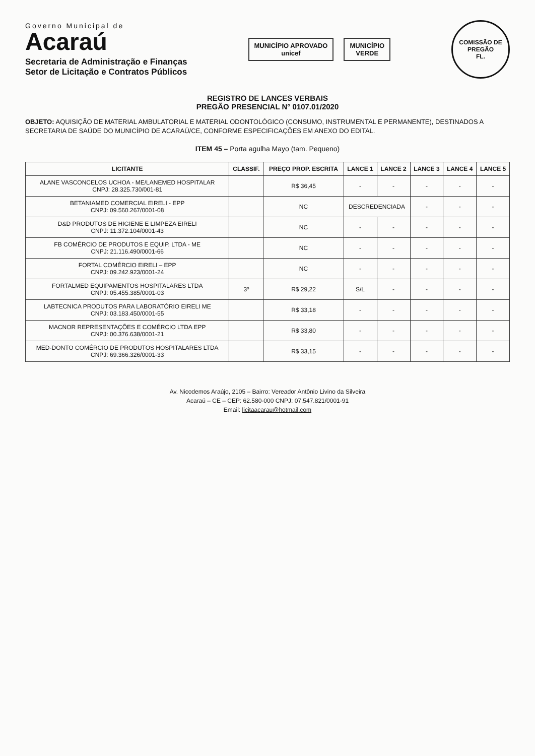Governo Municipal de
Acaraú
Secretaria de Administração e Finanças
Setor de Licitação e Contratos Públicos
MUNICÍPIO APROVADO
unicef
MUNICÍPIO
VERDE
COMISSÃO DE PREGÃO
FL.
REGISTRO DE LANCES VERBAIS
PREGÃO PRESENCIAL N° 0107.01/2020
OBJETO: AQUISIÇÃO DE MATERIAL AMBULATORIAL E MATERIAL ODONTOLÓGICO (CONSUMO, INSTRUMENTAL E PERMANENTE), DESTINADOS A SECRETARIA DE SAÚDE DO MUNICÍPIO DE ACARAÚ/CE, CONFORME ESPECIFICAÇÕES EM ANEXO DO EDITAL.
ITEM 45 – Porta agulha Mayo (tam. Pequeno)
| LICITANTE | CLASSIF. | PREÇO PROP. ESCRITA | LANCE 1 | LANCE 2 | LANCE 3 | LANCE 4 | LANCE 5 |
| --- | --- | --- | --- | --- | --- | --- | --- |
| ALANE VASCONCELOS UCHOA - ME/LANEMED HOSPITALAR CNPJ: 28.325.730/001-81 | | R$ 36,45 | - | - | - | - | - |
| BETANIAMED COMERCIAL EIRELI - EPP CNPJ: 09.560.267/0001-08 | | NC | DESCREDENCIADA | | - | - | - |
| D&D PRODUTOS DE HIGIENE E LIMPEZA EIRELI CNPJ: 11.372.104/0001-43 | | NC | - | - | - | - | - |
| FB COMÉRCIO DE PRODUTOS E EQUIP. LTDA - ME CNPJ: 21.116.490/0001-66 | | NC | - | - | - | - | - |
| FORTAL COMÉRCIO EIRELI – EPP CNPJ: 09.242.923/0001-24 | | NC | - | - | - | - | - |
| FORTALMED EQUIPAMENTOS HOSPITALARES LTDA CNPJ: 05.455.385/0001-03 | 3º | R$ 29,22 | S/L | - | - | - | - |
| LABTECNICA PRODUTOS PARA LABORATÓRIO EIRELI ME CNPJ: 03.183.450/0001-55 | | R$ 33,18 | - | - | - | - | - |
| MACNOR REPRESENTAÇÕES E COMÉRCIO LTDA EPP CNPJ: 00.376.638/0001-21 | | R$ 33,80 | - | - | - | - | - |
| MED-DONTO COMÉRCIO DE PRODUTOS HOSPITALARES LTDA CNPJ: 69.366.326/0001-33 | | R$ 33,15 | - | - | - | - | - |
Av. Nicodemos Araújo, 2105 – Bairro: Vereador Antônio Livino da Silveira
Acaraú – CE – CEP: 62.580-000 CNPJ: 07.547.821/0001-91
Email: licitaacarau@hotmail.com